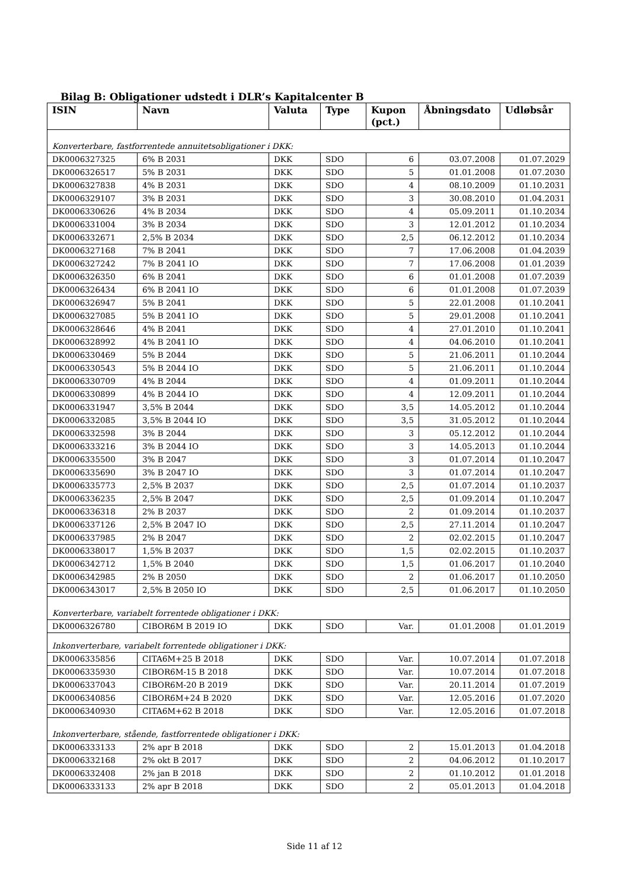Bilag B: Obligationer udstedt i DLR’s Kapitalcenter B
| ISIN | Navn | Valuta | Type | Kupon (pct.) | Åbningsdato | Udløbsår |
| --- | --- | --- | --- | --- | --- | --- |
| Konverterbare, fastforrentede annuitetsobligationer i DKK: | | | | | | |
| DK0006327325 | 6% B 2031 | DKK | SDO | 6 | 03.07.2008 | 01.07.2029 |
| DK0006326517 | 5% B 2031 | DKK | SDO | 5 | 01.01.2008 | 01.07.2030 |
| DK0006327838 | 4% B 2031 | DKK | SDO | 4 | 08.10.2009 | 01.10.2031 |
| DK0006329107 | 3% B 2031 | DKK | SDO | 3 | 30.08.2010 | 01.04.2031 |
| DK0006330626 | 4% B 2034 | DKK | SDO | 4 | 05.09.2011 | 01.10.2034 |
| DK0006331004 | 3% B 2034 | DKK | SDO | 3 | 12.01.2012 | 01.10.2034 |
| DK0006332671 | 2,5% B 2034 | DKK | SDO | 2,5 | 06.12.2012 | 01.10.2034 |
| DK0006327168 | 7% B 2041 | DKK | SDO | 7 | 17.06.2008 | 01.04.2039 |
| DK0006327242 | 7% B 2041 IO | DKK | SDO | 7 | 17.06.2008 | 01.01.2039 |
| DK0006326350 | 6% B 2041 | DKK | SDO | 6 | 01.01.2008 | 01.07.2039 |
| DK0006326434 | 6% B 2041 IO | DKK | SDO | 6 | 01.01.2008 | 01.07.2039 |
| DK0006326947 | 5% B 2041 | DKK | SDO | 5 | 22.01.2008 | 01.10.2041 |
| DK0006327085 | 5% B 2041 IO | DKK | SDO | 5 | 29.01.2008 | 01.10.2041 |
| DK0006328646 | 4% B 2041 | DKK | SDO | 4 | 27.01.2010 | 01.10.2041 |
| DK0006328992 | 4% B 2041 IO | DKK | SDO | 4 | 04.06.2010 | 01.10.2041 |
| DK0006330469 | 5% B 2044 | DKK | SDO | 5 | 21.06.2011 | 01.10.2044 |
| DK0006330543 | 5% B 2044 IO | DKK | SDO | 5 | 21.06.2011 | 01.10.2044 |
| DK0006330709 | 4% B 2044 | DKK | SDO | 4 | 01.09.2011 | 01.10.2044 |
| DK0006330899 | 4% B 2044 IO | DKK | SDO | 4 | 12.09.2011 | 01.10.2044 |
| DK0006331947 | 3,5% B 2044 | DKK | SDO | 3,5 | 14.05.2012 | 01.10.2044 |
| DK0006332085 | 3,5% B 2044 IO | DKK | SDO | 3,5 | 31.05.2012 | 01.10.2044 |
| DK0006332598 | 3% B 2044 | DKK | SDO | 3 | 05.12.2012 | 01.10.2044 |
| DK0006333216 | 3% B 2044 IO | DKK | SDO | 3 | 14.05.2013 | 01.10.2044 |
| DK0006335500 | 3% B 2047 | DKK | SDO | 3 | 01.07.2014 | 01.10.2047 |
| DK0006335690 | 3% B 2047 IO | DKK | SDO | 3 | 01.07.2014 | 01.10.2047 |
| DK0006335773 | 2,5% B 2037 | DKK | SDO | 2,5 | 01.07.2014 | 01.10.2037 |
| DK0006336235 | 2,5% B 2047 | DKK | SDO | 2,5 | 01.09.2014 | 01.10.2047 |
| DK0006336318 | 2% B 2037 | DKK | SDO | 2 | 01.09.2014 | 01.10.2037 |
| DK0006337126 | 2,5% B 2047 IO | DKK | SDO | 2,5 | 27.11.2014 | 01.10.2047 |
| DK0006337985 | 2% B 2047 | DKK | SDO | 2 | 02.02.2015 | 01.10.2047 |
| DK0006338017 | 1,5% B 2037 | DKK | SDO | 1,5 | 02.02.2015 | 01.10.2037 |
| DK0006342712 | 1,5% B 2040 | DKK | SDO | 1,5 | 01.06.2017 | 01.10.2040 |
| DK0006342985 | 2% B 2050 | DKK | SDO | 2 | 01.06.2017 | 01.10.2050 |
| DK0006343017 | 2,5% B 2050 IO | DKK | SDO | 2,5 | 01.06.2017 | 01.10.2050 |
| Konverterbare, variabelt forrentede obligationer i DKK: | | | | | | |
| DK0006326780 | CIBOR6M B 2019 IO | DKK | SDO | Var. | 01.01.2008 | 01.01.2019 |
| Inkonverterbare, variabelt forrentede obligationer i DKK: | | | | | | |
| DK0006335856 | CITA6M+25 B 2018 | DKK | SDO | Var. | 10.07.2014 | 01.07.2018 |
| DK0006335930 | CIBOR6M-15 B 2018 | DKK | SDO | Var. | 10.07.2014 | 01.07.2018 |
| DK0006337043 | CIBOR6M-20 B 2019 | DKK | SDO | Var. | 20.11.2014 | 01.07.2019 |
| DK0006340856 | CIBOR6M+24 B 2020 | DKK | SDO | Var. | 12.05.2016 | 01.07.2020 |
| DK0006340930 | CITA6M+62 B 2018 | DKK | SDO | Var. | 12.05.2016 | 01.07.2018 |
| Inkonverterbare, stående, fastforrentede obligationer i DKK: | | | | | | |
| DK0006333133 | 2% apr B 2018 | DKK | SDO | 2 | 15.01.2013 | 01.04.2018 |
| DK0006332168 | 2% okt B 2017 | DKK | SDO | 2 | 04.06.2012 | 01.10.2017 |
| DK0006332408 | 2% jan B 2018 | DKK | SDO | 2 | 01.10.2012 | 01.01.2018 |
| DK0006333133 | 2% apr B 2018 | DKK | SDO | 2 | 05.01.2013 | 01.04.2018 |
Side 11 af 12